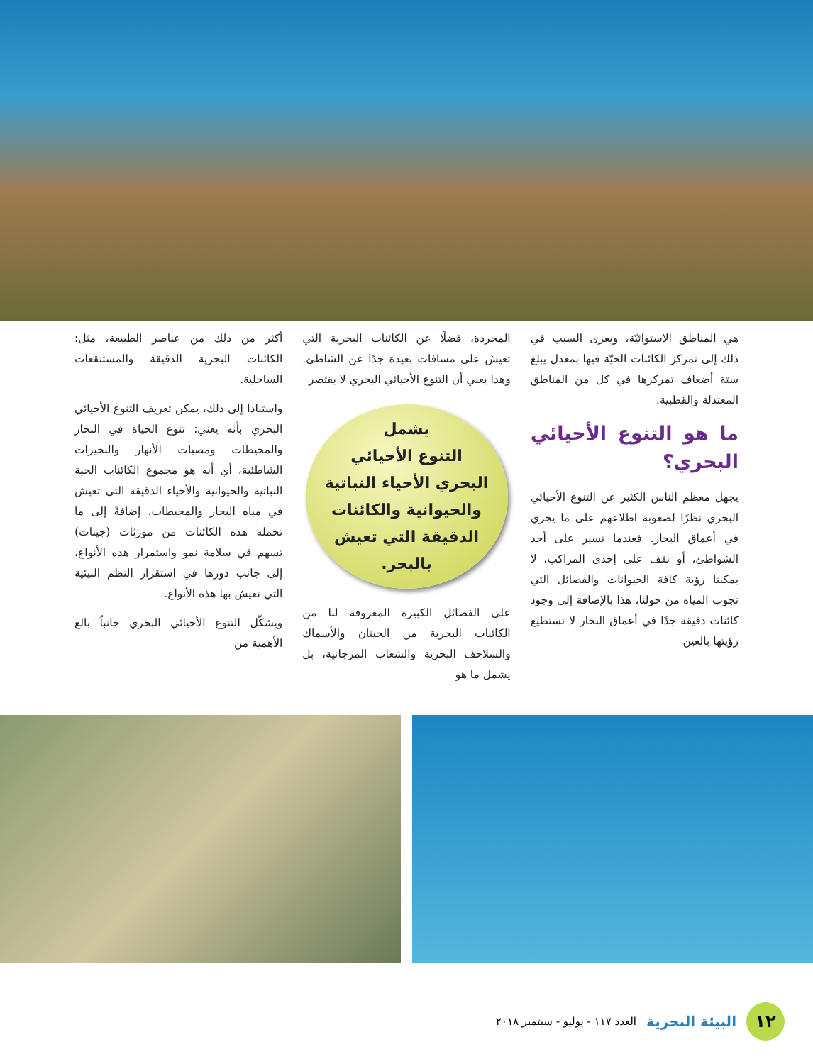هي المناطق الاستوائيّة، ويعزى السبب في ذلك إلى تمركز الكائنات الحيّة فيها بمعدل يبلغ ستة أضعاف تمركزها في كل من المناطق المعتدلة والقطبية.
ما هو التنوع الأحيائي البحري؟
يجهل معظم الناس الكثير عن التنوع الأحيائي البحري نظرًا لصعوبة اطلاعهم على ما يجري في أعماق البحار. فعندما نسير على أحد الشواطئ، أو نقف على إحدى المراكب، لا يمكننا رؤية كافة الحيوانات والفصائل التي تجوب المياه من حولنا، هذا بالإضافة إلى وجود كائنات دقيقة جدًا في أعماق البحار لا نستطيع رؤيتها بالعين
المجردة، فضلًا عن الكائنات البحرية التي تعيش على مسافات بعيدة جدًا عن الشاطئ. وهذا يعني أن التنوع الأحيائي البحري لا يقتصر
يشمل
التنوع الأحيائي
البحري الأحياء النباتية
والحيوانية والكائنات
الدقيقة التي تعيش
بالبحر.
على الفصائل الكبيرة المعروفة لنا من الكائنات البحرية من الحيتان والأسماك والسلاحف البحرية والشعاب المرجانية، بل يشمل ما هو
أكثر من ذلك من عناصر الطبيعة، مثل: الكائنات البحرية الدقيقة والمستنقعات الساحلية.
واستنادا إلى ذلك، يمكن تعريف التنوع الأحيائي البحري بأنه يعني: تنوع الحياة في البحار والمحيطات ومصبات الأنهار والبحيرات الشاطئية، أي أنه هو مجموع الكائنات الحية النباتية والحيوانية والأحياء الدقيقة التي تعيش في مياه البحار والمحيطات، إضافةً إلى ما تحمله هذه الكائنات من مورثات (جينات) تسهم في سلامة نمو واستمرار هذه الأنواع، إلى جانب دورها في استقرار النظم البيئية التي تعيش بها هذه الأنواع.
ويشكّل التنوع الأحيائي البحري جانباً بالغ الأهمية من
١٢
البيئة البحرية العدد ١١٧ - يوليو - سبتمبر ٢٠١٨